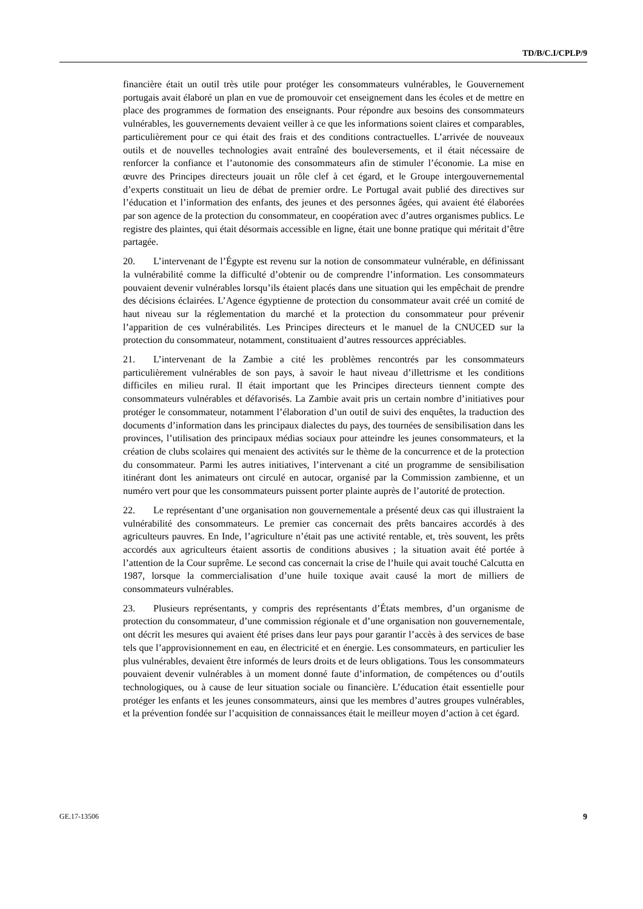TD/B/C.I/CPLP/9
financière était un outil très utile pour protéger les consommateurs vulnérables, le Gouvernement portugais avait élaboré un plan en vue de promouvoir cet enseignement dans les écoles et de mettre en place des programmes de formation des enseignants. Pour répondre aux besoins des consommateurs vulnérables, les gouvernements devaient veiller à ce que les informations soient claires et comparables, particulièrement pour ce qui était des frais et des conditions contractuelles. L’arrivée de nouveaux outils et de nouvelles technologies avait entraîné des bouleversements, et il était nécessaire de renforcer la confiance et l’autonomie des consommateurs afin de stimuler l’économie. La mise en œuvre des Principes directeurs jouait un rôle clef à cet égard, et le Groupe intergouvernemental d’experts constituait un lieu de débat de premier ordre. Le Portugal avait publié des directives sur l’éducation et l’information des enfants, des jeunes et des personnes âgées, qui avaient été élaborées par son agence de la protection du consommateur, en coopération avec d’autres organismes publics. Le registre des plaintes, qui était désormais accessible en ligne, était une bonne pratique qui méritait d’être partagée.
20. L’intervenant de l’Égypte est revenu sur la notion de consommateur vulnérable, en définissant la vulnérabilité comme la difficulté d’obtenir ou de comprendre l’information. Les consommateurs pouvaient devenir vulnérables lorsqu’ils étaient placés dans une situation qui les empêchait de prendre des décisions éclairées. L’Agence égyptienne de protection du consommateur avait créé un comité de haut niveau sur la réglementation du marché et la protection du consommateur pour prévenir l’apparition de ces vulnérabilités. Les Principes directeurs et le manuel de la CNUCED sur la protection du consommateur, notamment, constituaient d’autres ressources appréciables.
21. L’intervenant de la Zambie a cité les problèmes rencontrés par les consommateurs particulièrement vulnérables de son pays, à savoir le haut niveau d’illettrisme et les conditions difficiles en milieu rural. Il était important que les Principes directeurs tiennent compte des consommateurs vulnérables et défavorisés. La Zambie avait pris un certain nombre d’initiatives pour protéger le consommateur, notamment l’élaboration d’un outil de suivi des enquêtes, la traduction des documents d’information dans les principaux dialectes du pays, des tournées de sensibilisation dans les provinces, l’utilisation des principaux médias sociaux pour atteindre les jeunes consommateurs, et la création de clubs scolaires qui menaient des activités sur le thème de la concurrence et de la protection du consommateur. Parmi les autres initiatives, l’intervenant a cité un programme de sensibilisation itinérant dont les animateurs ont circulé en autocar, organisé par la Commission zambienne, et un numéro vert pour que les consommateurs puissent porter plainte auprès de l’autorité de protection.
22. Le représentant d’une organisation non gouvernementale a présenté deux cas qui illustraient la vulnérabilité des consommateurs. Le premier cas concernait des prêts bancaires accordés à des agriculteurs pauvres. En Inde, l’agriculture n’était pas une activité rentable, et, très souvent, les prêts accordés aux agriculteurs étaient assortis de conditions abusives ; la situation avait été portée à l’attention de la Cour suprême. Le second cas concernait la crise de l’huile qui avait touché Calcutta en 1987, lorsque la commercialisation d’une huile toxique avait causé la mort de milliers de consommateurs vulnérables.
23. Plusieurs représentants, y compris des représentants d’États membres, d’un organisme de protection du consommateur, d’une commission régionale et d’une organisation non gouvernementale, ont décrit les mesures qui avaient été prises dans leur pays pour garantir l’accès à des services de base tels que l’approvisionnement en eau, en électricité et en énergie. Les consommateurs, en particulier les plus vulnérables, devaient être informés de leurs droits et de leurs obligations. Tous les consommateurs pouvaient devenir vulnérables à un moment donné faute d’information, de compétences ou d’outils technologiques, ou à cause de leur situation sociale ou financière. L’éducation était essentielle pour protéger les enfants et les jeunes consommateurs, ainsi que les membres d’autres groupes vulnérables, et la prévention fondée sur l’acquisition de connaissances était le meilleur moyen d’action à cet égard.
GE.17-13506 9